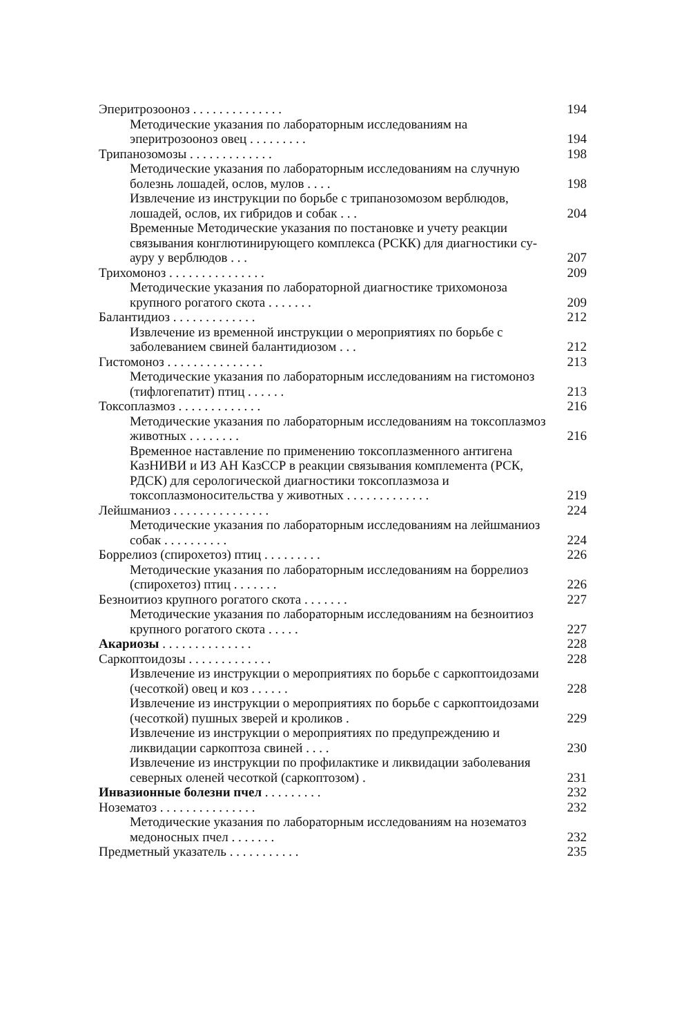Эперитрозооноз . . . . . . . . . . . . . . 194
Методические указания по лабораторным исследованиям на эперитрозооноз овец . . . . . . . . . 194
Трипанозомозы . . . . . . . . . . . . . 198
Методические указания по лабораторным исследованиям на случную болезнь лошадей, ослов, мулов . . . . 198
Извлечение из инструкции по борьбе с трипанозомозом верблюдов, лошадей, ослов, их гибридов и собак . . . 204
Временные Методические указания по постановке и учету реакции связывания конглютинирующего комплекса (РСКК) для диагностики су-ауру у верблюдов . . . 207
Трихомоноз . . . . . . . . . . . . . . . 209
Методические указания по лабораторной диагностике трихомоноза крупного рогатого скота . . . . . . . 209
Балантидиоз . . . . . . . . . . . . . 212
Извлечение из временной инструкции о мероприятиях по борьбе с заболеванием свиней балантидиозом . . . 212
Гистомоноз . . . . . . . . . . . . . . . 213
Методические указания по лабораторным исследованиям на гистомоноз (тифлогепатит) птиц . . . . . . 213
Токсоплазмоз . . . . . . . . . . . . . 216
Методические указания по лабораторным исследованиям на токсоплазмоз животных . . . . . . . . 216
Временное наставление по применению токсоплазменного антигена КазНИВИ и ИЗ АН КазССР в реакции связывания комплемента (РСК, РДСК) для серологической диагностики токсоплазмоза и токсоплазмоносительства у животных . . . . . . . . . . . . . 219
Лейшманиоз . . . . . . . . . . . . . . . 224
Методические указания по лабораторным исследованиям на лейшманиоз собак . . . . . . . . . . 224
Боррелиоз (спирохетоз) птиц . . . . . . . . . 226
Методические указания по лабораторным исследованиям на боррелиоз (спирохетоз) птиц . . . . . . . 226
Безноитиоз крупного рогатого скота . . . . . . . 227
Методические указания по лабораторным исследованиям на безноитиоз крупного рогатого скота . . . . . 227
Акариозы . . . . . . . . . . . . . . 228
Саркоптоидозы . . . . . . . . . . . . . 228
Извлечение из инструкции о мероприятиях по борьбе с саркоптоидозами (чесоткой) овец и коз . . . . . . 228
Извлечение из инструкции о мероприятиях по борьбе с саркоптоидозами (чесоткой) пушных зверей и кроликов . 229
Извлечение из инструкции о мероприятиях по предупреждению и ликвидации саркоптоза свиней . . . . 230
Извлечение из инструкции по профилактике и ликвидации заболевания северных оленей чесоткой (саркоптозом) . 231
Инвазионные болезни пчел . . . . . . . . . 232
Нозематоз . . . . . . . . . . . . . . . 232
Методические указания по лабораторным исследованиям на нозематоз медоносных пчел . . . . . . . 232
Предметный указатель . . . . . . . . . . . 235